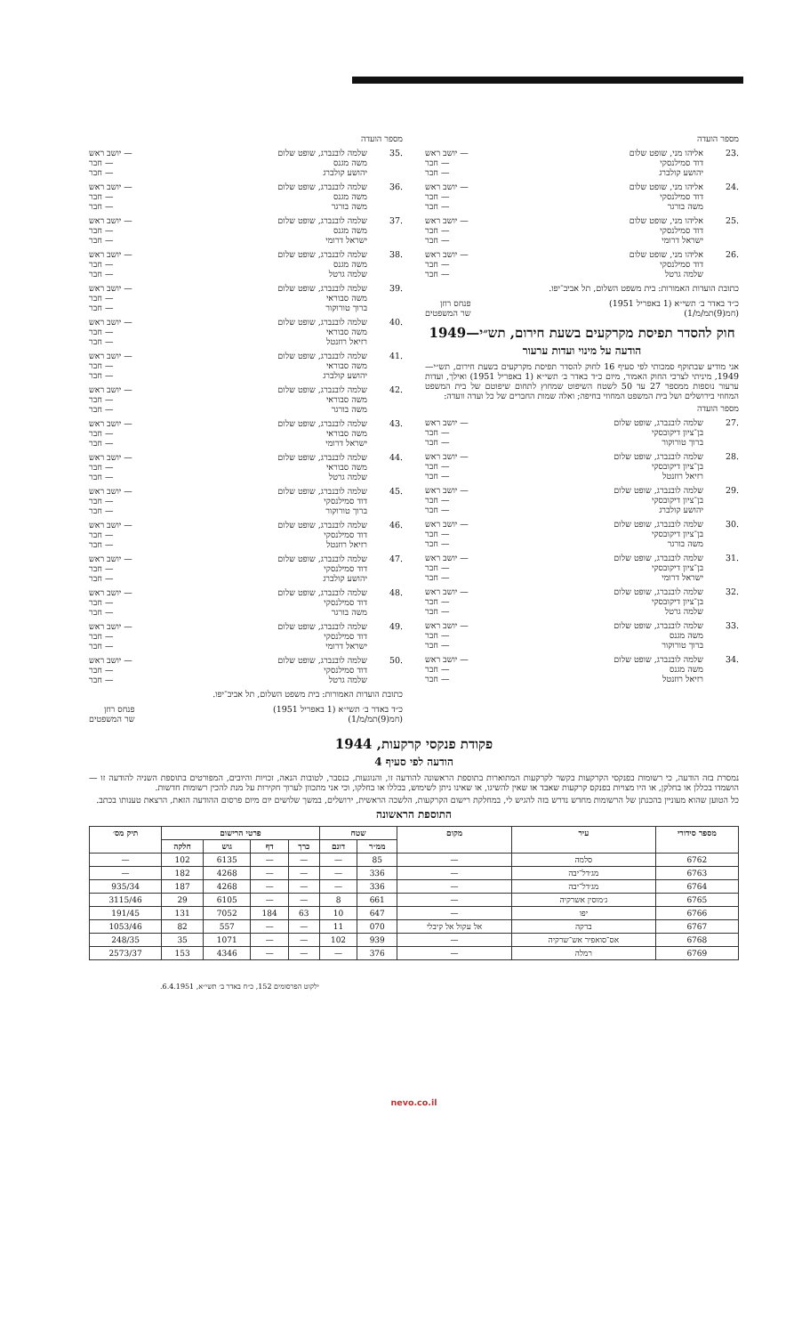מספר הועדה
.23 אליהו מני, שופט שלום — יושב ראש
דוד סמילנסקי — חבר
יהושע קולברג — חבר
.24 אליהו מני, שופט שלום — יושב ראש
דוד סמילנסקי — חבר
משה בורגר — חבר
.25 אליהו מני, שופט שלום — יושב ראש
דוד סמילנסקי — חבר
ישראל דרומי — חבר
.26 אליהו מני, שופט שלום — יושב ראש
דוד סמילנסקי — חבר
שלמה גרטל — חבר
כתובת הועדות האמורות: בית משפט השלום, תל אביב־יפו.
כ״ד באדר ב׳ תשי״א (1 באפריל 1951)
(חמ(9)תמ/מ/1)
פנחס רוזן
שר המשפטים
חוק להסדר תפיסת מקרקעים בשעת חירום, תש״י—1949
הודעה על מינוי ועדות ערעור
אני מודיע שבתוקף סמכותי לפי סעיף 16 לחוק להסדר תפיסת מקרקעים בשעת חירום, תש״י—1949, מיניתי לצרכי החוק האמור, מיום כ״ד באדר ב׳ תשי״א (1 באפריל 1951) ואילך, ועדות ערעור נוספות ממספר 27 עד 50 לשטח השיפוט שמחוץ לתחום שיפוטם של בית המשפט המחוזי בירושלים ושל בית המשפט המחוזי בחיפה; ואלה שמות החברים של כל ועדה וועדה:
מספר הועדה
.27 שלמה לובנברג, שופט שלום — יושב ראש
בן־ציון דיקובסקי — חבר
ברוך טורוקור — חבר
.28 שלמה לובנברג, שופט שלום — יושב ראש
בן־ציון דיקובסקי — חבר
רזיאל רוזנטל — חבר
.29 שלמה לובנברג, שופט שלום — יושב ראש
בן־ציון דיקובסקי — חבר
יהושע קולברג — חבר
.30 שלמה לובנברג, שופט שלום — יושב ראש
בן־ציון דיקובסקי — חבר
משה בורגר — חבר
.31 שלמה לובנברג, שופט שלום — יושב ראש
בן־ציון דיקובסקי — חבר
ישראל דרומי — חבר
.32 שלמה לובנברג, שופט שלום — יושב ראש
בן־ציון דיקובסקי — חבר
שלמה גרטל — חבר
.33 שלמה לובנברג, שופט שלום — יושב ראש
משה מגנס — חבר
ברוך טורוקור — חבר
.34 שלמה לובנברג, שופט שלום — יושב ראש
משה מגנס — חבר
רזיאל רוזנטל — חבר
מספר הועדה
.35 שלמה לובנברג, שופט שלום — יושב ראש
משה מגנס — חבר
יהושע קולברג — חבר
.36 שלמה לובנברג, שופט שלום — יושב ראש
משה מגנס — חבר
משה בורגר — חבר
.37 שלמה לובנברג, שופט שלום — יושב ראש
משה מגנס — חבר
ישראל דרומי — חבר
.38 שלמה לובנברג, שופט שלום — יושב ראש
משה מגנס — חבר
שלמה גרטל — חבר
.39 שלמה לובנברג, שופט שלום — יושב ראש
משה סבוראי — חבר
ברוך טורוקור — חבר
.40 שלמה לובנברג, שופט שלום — יושב ראש
משה סבוראי — חבר
רזיאל רוזנטל — חבר
.41 שלמה לובנברג, שופט שלום — יושב ראש
משה סבוראי — חבר
יהושע קולברג — חבר
.42 שלמה לובנברג, שופט שלום — יושב ראש
משה סבוראי — חבר
משה בורגר — חבר
.43 שלמה לובנברג, שופט שלום — יושב ראש
משה סבוראי — חבר
ישראל דרומי — חבר
.44 שלמה לובנברג, שופט שלום — יושב ראש
משה סבוראי — חבר
שלמה גרטל — חבר
.45 שלמה לובנברג, שופט שלום — יושב ראש
דוד סמילנסקי — חבר
ברוך טורוקור — חבר
.46 שלמה לובנברג, שופט שלום — יושב ראש
דוד סמילנסקי — חבר
רזיאל רוזנטל — חבר
.47 שלמה לובנברג, שופט שלום — יושב ראש
דוד סמילנסקי — חבר
יהושע קולברג — חבר
.48 שלמה לובנברג, שופט שלום — יושב ראש
דוד סמילנסקי — חבר
משה בורגר — חבר
.49 שלמה לובנברג, שופט שלום — יושב ראש
דוד סמילנסקי — חבר
ישראל דרומי — חבר
.50 שלמה לובנברג, שופט שלום — יושב ראש
דוד סמילנסקי — חבר
שלמה גרטל — חבר
כתובת הועדות האמורות: בית משפט השלום, תל אביב־יפו.
כ״ד באדר ב׳ תשי״א (1 באפריל 1951)
(חמ(9)תמ/מ/1)
פנחס רוזן
שר המשפטים
פקודת פנקסי קרקעות, 1944
הודעה לפי סעיף 4
נמסרת בזה הודעה, כי רשומות בפנקסי הקרקעות בקשר לקרקעות המתוארות בתוספת הראשונה להודעה זו, והנוגעות, כנסבר, לטובות הנאה, זכויות והיובים, המפורטים בתוספת השניה להודעה זו — הושמדו בכללן או בחלקן, או היו מצויות בפנקס קרקעות שאבד או שאין להשיגו, או שאינו ניתן לשימוש, בכללו או בחלקו, וכי אני מתכוון לערוך חקירות על מנת להכין רשומות חדשות.
כל הטוען שהוא מעוניין בהכנתן של הרשומות מחדש נדרש בזה להגיש לי, במחלקת רישום הקרקעות, הלשכה הראשית, ירושלים, במשך שלושים יום מיום פרסום ההודעה הזאת, הרצאת טענותו בכתב.
התוספת הראשונה
| מספר סידורי | עיר | מקום | שטח | | פרטי הרישום | | | | תיק מס׳ |
| --- | --- | --- | --- | --- | --- | --- | --- | --- | --- |
| | | | ממ״ר | דונם | כרך | דף | גוש | חלקה | |
| 6762 | סלמה | — | 85 | — | — | — | 6135 | 102 | — |
| 6763 | מג׳דל־יבה | — | 336 | — | — | — | 4268 | 182 | — |
| 6764 | מג׳דל־יבה | — | 336 | — | — | — | 4268 | 187 | 935/34 |
| 6765 | ג׳מוסין אשרקיה | — | 661 | 8 | — | — | 6105 | 29 | 3115/46 |
| 6766 | יפו | — | 647 | 10 | 63 | 184 | 7052 | 131 | 191/45 |
| 6767 | ברקה | אל עקול אל קיבלי | 070 | 11 | — | — | 557 | 82 | 1053/46 |
| 6768 | אס־סואפיר אש־שרקיה | — | 939 | 102 | — | — | 1071 | 35 | 248/35 |
| 6769 | רמלה | — | 376 | — | — | — | 4346 | 153 | 2573/37 |
ילקוט הפרסומים 152, כ״ח באדר ב׳ תשי״א, 6.4.1951.
nevo.co.il